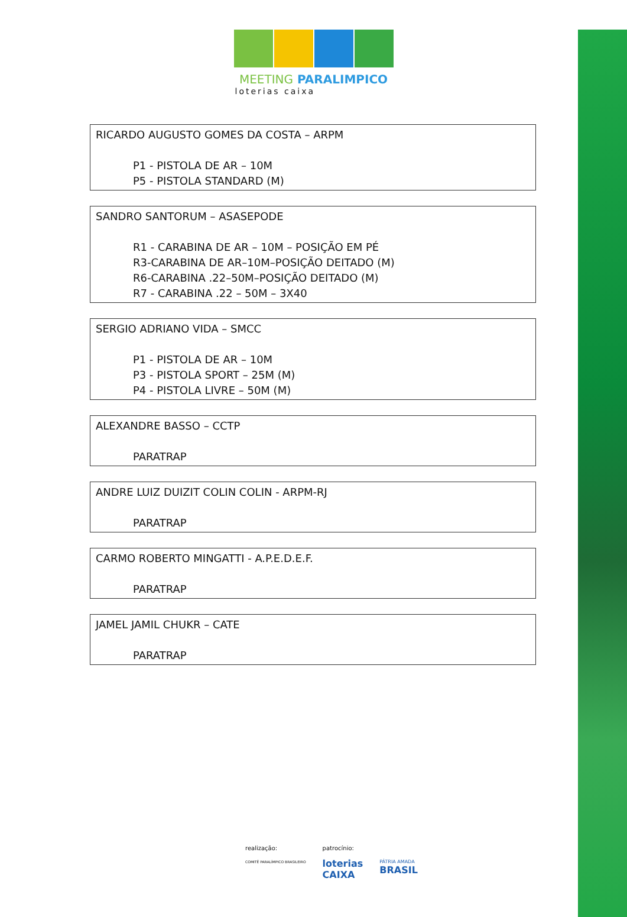MEETING PARALIMPICO
loterias caixa
RICARDO AUGUSTO GOMES DA COSTA – ARPM
P1 - PISTOLA DE AR – 10M
P5 - PISTOLA STANDARD (M)
SANDRO SANTORUM – ASASEPODE
R1 - CARABINA DE AR – 10M – POSIÇÃO EM PÉ
R3-CARABINA DE AR–10M–POSIÇÃO DEITADO (M)
R6-CARABINA .22–50M–POSIÇÃO DEITADO (M)
R7 - CARABINA .22 – 50M – 3X40
SERGIO ADRIANO VIDA – SMCC
P1 - PISTOLA DE AR – 10M
P3 - PISTOLA SPORT – 25M (M)
P4 - PISTOLA LIVRE – 50M (M)
ALEXANDRE BASSO – CCTP
PARATRAP
ANDRE LUIZ DUIZIT COLIN COLIN - ARPM-RJ
PARATRAP
CARMO ROBERTO MINGATTI - A.P.E.D.E.F.
PARATRAP
JAMEL JAMIL CHUKR – CATE
PARATRAP
realização:
COMITÊ PARALÍMPICO BRASILEIRO
patrocínio:
loterias
CAIXA
PÁTRIA AMADA
BRASIL